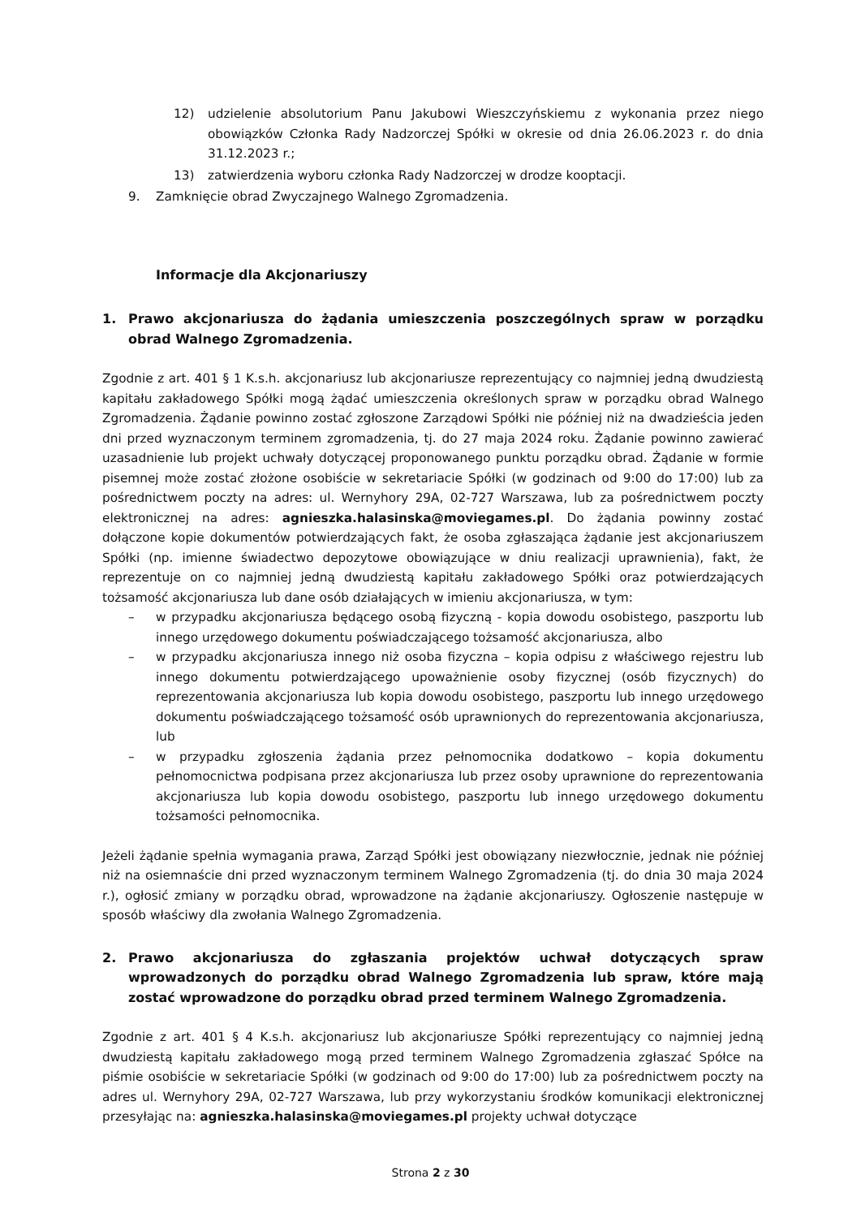12) udzielenie absolutorium Panu Jakubowi Wieszczyńskiemu z wykonania przez niego obowiązków Członka Rady Nadzorczej Spółki w okresie od dnia 26.06.2023 r. do dnia 31.12.2023 r.;
13) zatwierdzenia wyboru członka Rady Nadzorczej w drodze kooptacji.
9. Zamknięcie obrad Zwyczajnego Walnego Zgromadzenia.
Informacje dla Akcjonariuszy
1. Prawo akcjonariusza do żądania umieszczenia poszczególnych spraw w porządku obrad Walnego Zgromadzenia.
Zgodnie z art. 401 § 1 K.s.h. akcjonariusz lub akcjonariusze reprezentujący co najmniej jedną dwudziestą kapitału zakładowego Spółki mogą żądać umieszczenia określonych spraw w porządku obrad Walnego Zgromadzenia. Żądanie powinno zostać zgłoszone Zarządowi Spółki nie później niż na dwadzieścia jeden dni przed wyznaczonym terminem zgromadzenia, tj. do 27 maja 2024 roku. Żądanie powinno zawierać uzasadnienie lub projekt uchwały dotyczącej proponowanego punktu porządku obrad. Żądanie w formie pisemnej może zostać złożone osobiście w sekretariacie Spółki (w godzinach od 9:00 do 17:00) lub za pośrednictwem poczty na adres: ul. Wernyhory 29A, 02-727 Warszawa, lub za pośrednictwem poczty elektronicznej na adres: agnieszka.halasinska@moviegames.pl. Do żądania powinny zostać dołączone kopie dokumentów potwierdzających fakt, że osoba zgłaszająca żądanie jest akcjonariuszem Spółki (np. imienne świadectwo depozytowe obowiązujące w dniu realizacji uprawnienia), fakt, że reprezentuje on co najmniej jedną dwudziestą kapitału zakładowego Spółki oraz potwierdzających tożsamość akcjonariusza lub dane osób działających w imieniu akcjonariusza, w tym:
– w przypadku akcjonariusza będącego osobą fizyczną - kopia dowodu osobistego, paszportu lub innego urzędowego dokumentu poświadczającego tożsamość akcjonariusza, albo
– w przypadku akcjonariusza innego niż osoba fizyczna – kopia odpisu z właściwego rejestru lub innego dokumentu potwierdzającego upoważnienie osoby fizycznej (osób fizycznych) do reprezentowania akcjonariusza lub kopia dowodu osobistego, paszportu lub innego urzędowego dokumentu poświadczającego tożsamość osób uprawnionych do reprezentowania akcjonariusza, lub
– w przypadku zgłoszenia żądania przez pełnomocnika dodatkowo – kopia dokumentu pełnomocnictwa podpisana przez akcjonariusza lub przez osoby uprawnione do reprezentowania akcjonariusza lub kopia dowodu osobistego, paszportu lub innego urzędowego dokumentu tożsamości pełnomocnika.
Jeżeli żądanie spełnia wymagania prawa, Zarząd Spółki jest obowiązany niezwłocznie, jednak nie później niż na osiemnaście dni przed wyznaczonym terminem Walnego Zgromadzenia (tj. do dnia 30 maja 2024 r.), ogłosić zmiany w porządku obrad, wprowadzone na żądanie akcjonariuszy. Ogłoszenie następuje w sposób właściwy dla zwołania Walnego Zgromadzenia.
2. Prawo akcjonariusza do zgłaszania projektów uchwał dotyczących spraw wprowadzonych do porządku obrad Walnego Zgromadzenia lub spraw, które mają zostać wprowadzone do porządku obrad przed terminem Walnego Zgromadzenia.
Zgodnie z art. 401 § 4 K.s.h. akcjonariusz lub akcjonariusze Spółki reprezentujący co najmniej jedną dwudziestą kapitału zakładowego mogą przed terminem Walnego Zgromadzenia zgłaszać Spółce na piśmie osobiście w sekretariacie Spółki (w godzinach od 9:00 do 17:00) lub za pośrednictwem poczty na adres ul. Wernyhory 29A, 02-727 Warszawa, lub przy wykorzystaniu środków komunikacji elektronicznej przesyłając na: agnieszka.halasinska@moviegames.pl projekty uchwał dotyczące
Strona 2 z 30